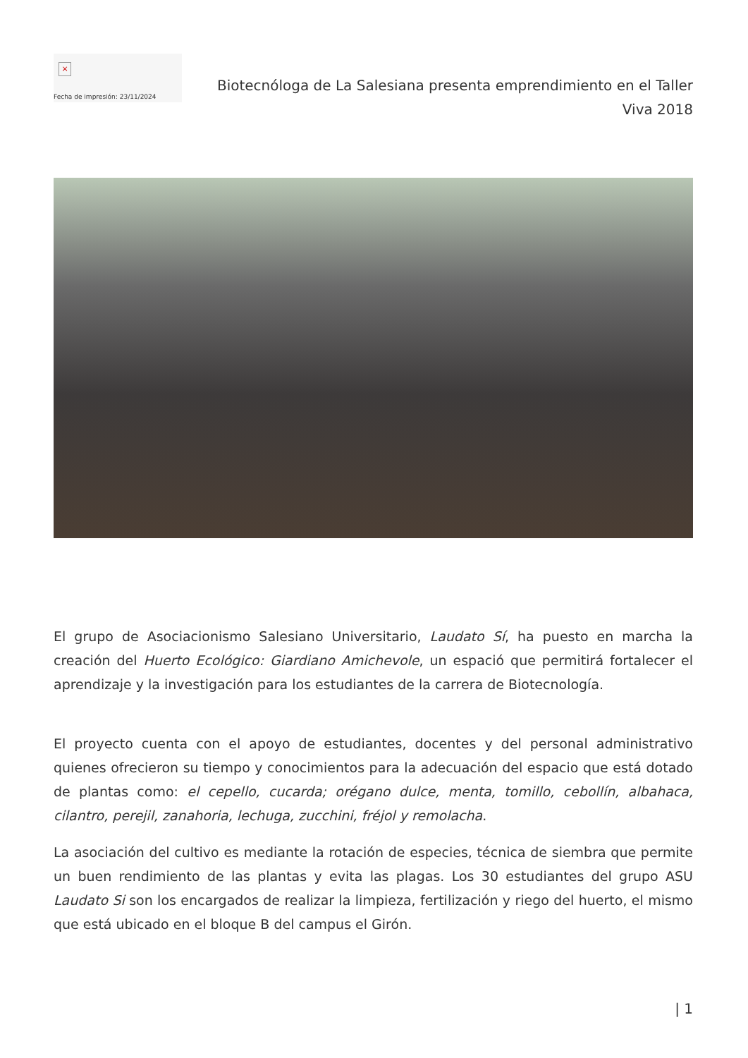×
Fecha de impresión: 23/11/2024
Biotecnóloga de La Salesiana presenta emprendimiento en el Taller Viva 2018
El grupo de Asociacionismo Salesiano Universitario, Laudato Sí, ha puesto en marcha la creación del Huerto Ecológico: Giardiano Amichevole, un espació que permitirá fortalecer el aprendizaje y la investigación para los estudiantes de la carrera de Biotecnología.
El proyecto cuenta con el apoyo de estudiantes, docentes y del personal administrativo quienes ofrecieron su tiempo y conocimientos para la adecuación del espacio que está dotado de plantas como: el cepello, cucarda; orégano dulce, menta, tomillo, cebollín, albahaca, cilantro, perejil, zanahoria, lechuga, zucchini, fréjol y remolacha.
La asociación del cultivo es mediante la rotación de especies, técnica de siembra que permite un buen rendimiento de las plantas y evita las plagas. Los 30 estudiantes del grupo ASU Laudato Si son los encargados de realizar la limpieza, fertilización y riego del huerto, el mismo que está ubicado en el bloque B del campus el Girón.
| 1